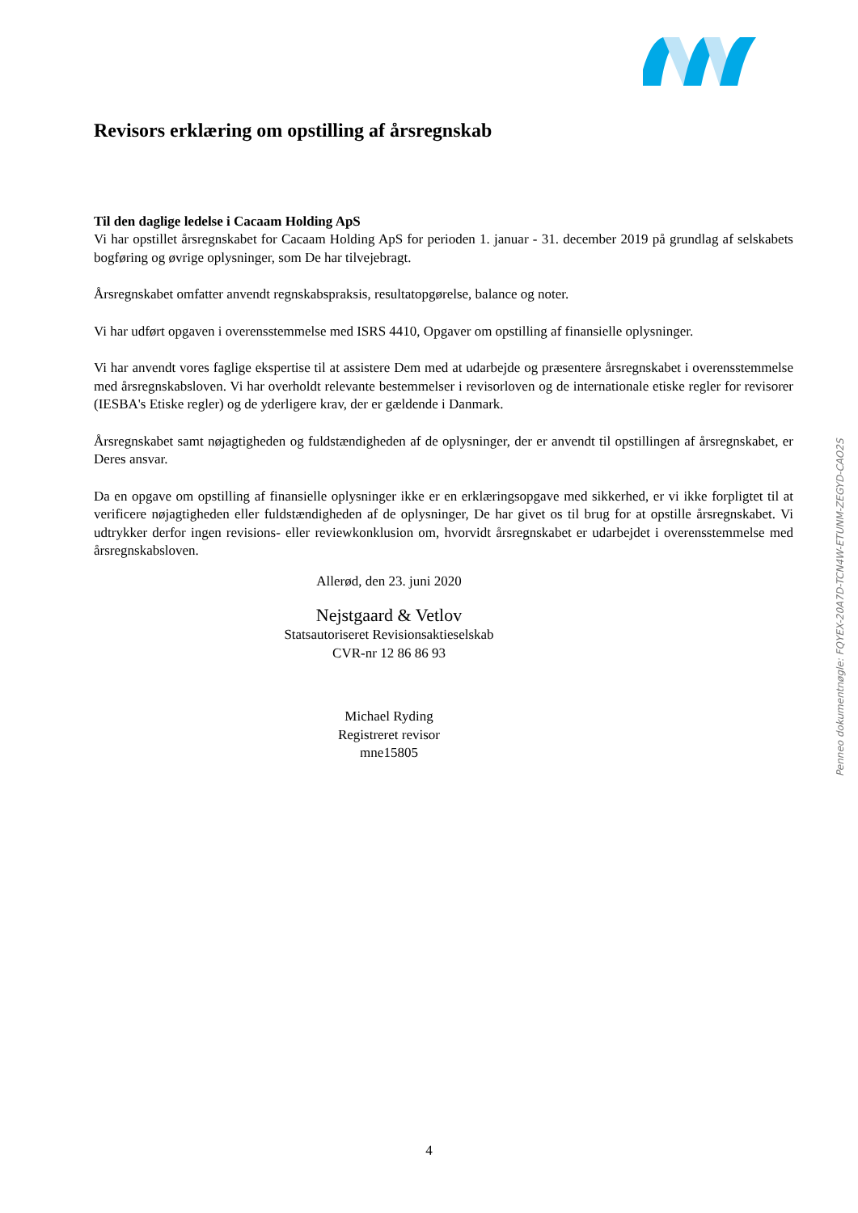Revisors erklæring om opstilling af årsregnskab
Til den daglige ledelse i Cacaam Holding ApS
Vi har opstillet årsregnskabet for Cacaam Holding ApS for perioden 1. januar - 31. december 2019 på grundlag af selskabets bogføring og øvrige oplysninger, som De har tilvejebragt.
Årsregnskabet omfatter anvendt regnskabspraksis, resultatopgørelse, balance og noter.
Vi har udført opgaven i overensstemmelse med ISRS 4410, Opgaver om opstilling af finansielle oplysninger.
Vi har anvendt vores faglige ekspertise til at assistere Dem med at udarbejde og præsentere årsregnskabet i overensstemmelse med årsregnskabsloven. Vi har overholdt relevante bestemmelser i revisorloven og de internationale etiske regler for revisorer (IESBA's Etiske regler) og de yderligere krav, der er gældende i Danmark.
Årsregnskabet samt nøjagtigheden og fuldstændigheden af de oplysninger, der er anvendt til opstillingen af årsregnskabet, er Deres ansvar.
Da en opgave om opstilling af finansielle oplysninger ikke er en erklæringsopgave med sikkerhed, er vi ikke forpligtet til at verificere nøjagtigheden eller fuldstændigheden af de oplysninger, De har givet os til brug for at opstille årsregnskabet. Vi udtrykker derfor ingen revisions- eller reviewkonklusion om, hvorvidt årsregnskabet er udarbejdet i overensstemmelse med årsregnskabsloven.
Allerød, den 23. juni 2020
Nejstgaard & Vetlov
Statsautoriseret Revisionsaktieselskab
CVR-nr 12 86 86 93
Michael Ryding
Registreret revisor
mne15805
Penneo dokumentnøgle: FQYEX-20A7D-TCN4W-ETUNM-ZEGYD-CAO2S
4